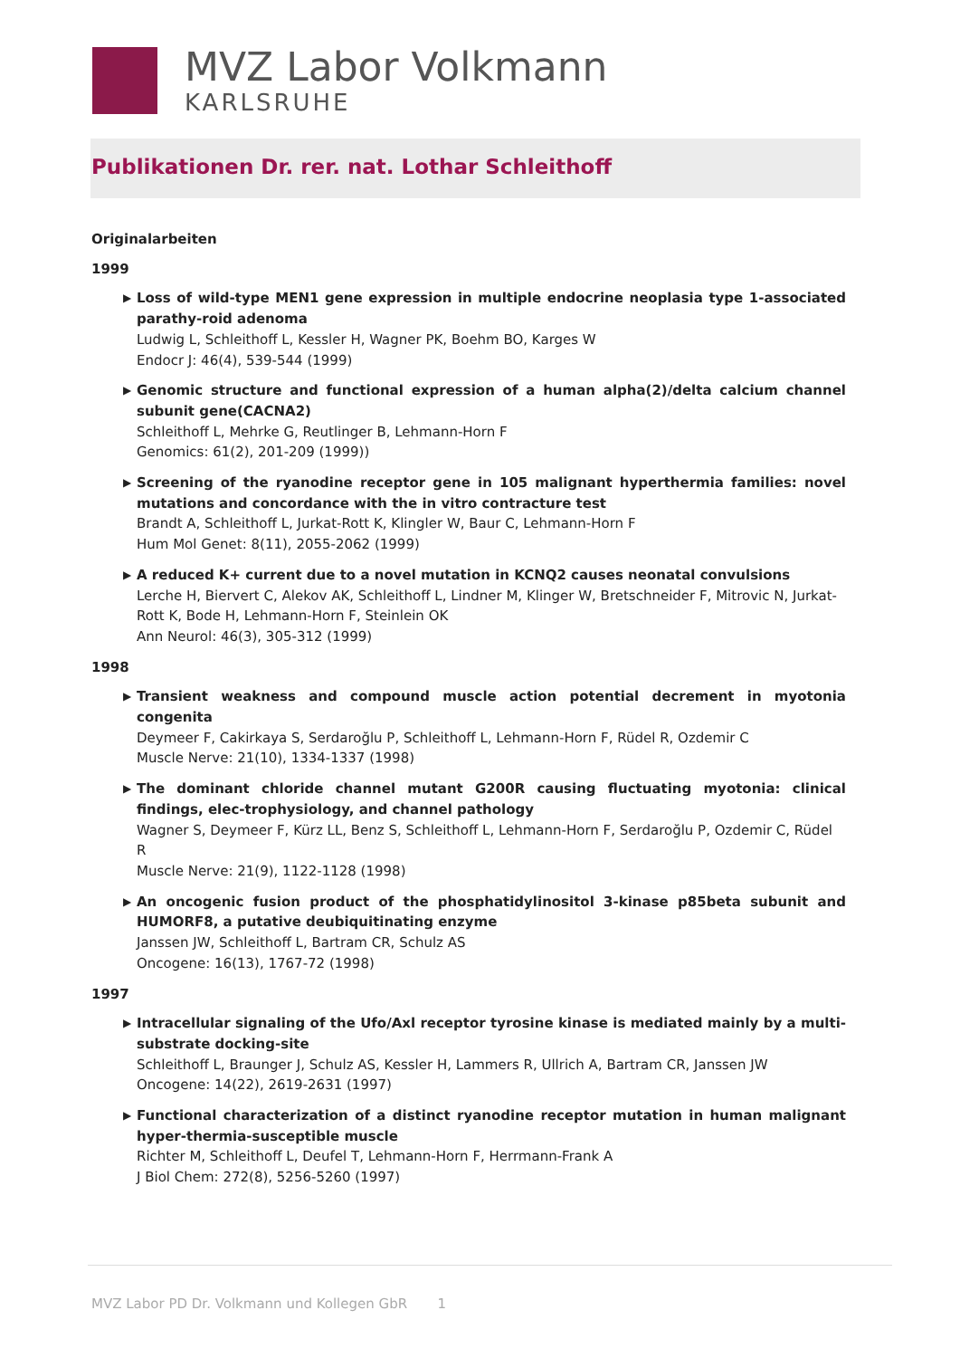MVZ Labor Volkmann
KARLSRUHE
Publikationen Dr. rer. nat. Lothar Schleithoff
Originalarbeiten
1999
▶
Loss of wild-type MEN1 gene expression in multiple endocrine neoplasia type 1-associated parathy-roid adenoma
Ludwig L, Schleithoff L, Kessler H, Wagner PK, Boehm BO, Karges W
Endocr J: 46(4), 539-544 (1999)
▶
Genomic structure and functional expression of a human alpha(2)/delta calcium channel subunit gene(CACNA2)
Schleithoff L, Mehrke G, Reutlinger B, Lehmann-Horn F
Genomics: 61(2), 201-209 (1999))
▶
Screening of the ryanodine receptor gene in 105 malignant hyperthermia families: novel mutations and concordance with the in vitro contracture test
Brandt A, Schleithoff L, Jurkat-Rott K, Klingler W, Baur C, Lehmann-Horn F
Hum Mol Genet: 8(11), 2055-2062 (1999)
▶
A reduced K+ current due to a novel mutation in KCNQ2 causes neonatal convulsions
Lerche H, Biervert C, Alekov AK, Schleithoff L, Lindner M, Klinger W, Bretschneider F, Mitrovic N, Jurkat-Rott K, Bode H, Lehmann-Horn F, Steinlein OK
Ann Neurol: 46(3), 305-312 (1999)
1998
▶
Transient weakness and compound muscle action potential decrement in myotonia congenita
Deymeer F, Cakirkaya S, Serdaroğlu P, Schleithoff L, Lehmann-Horn F, Rüdel R, Ozdemir C
Muscle Nerve: 21(10), 1334-1337 (1998)
▶
The dominant chloride channel mutant G200R causing fluctuating myotonia: clinical findings, elec-trophysiology, and channel pathology
Wagner S, Deymeer F, Kürz LL, Benz S, Schleithoff L, Lehmann-Horn F, Serdaroğlu P, Ozdemir C, Rüdel R
Muscle Nerve: 21(9), 1122-1128 (1998)
▶
An oncogenic fusion product of the phosphatidylinositol 3-kinase p85beta subunit and HUMORF8, a putative deubiquitinating enzyme
Janssen JW, Schleithoff L, Bartram CR, Schulz AS
Oncogene: 16(13), 1767-72 (1998)
1997
▶
Intracellular signaling of the Ufo/Axl receptor tyrosine kinase is mediated mainly by a multi-substrate docking-site
Schleithoff L, Braunger J, Schulz AS, Kessler H, Lammers R, Ullrich A, Bartram CR, Janssen JW
Oncogene: 14(22), 2619-2631 (1997)
▶
Functional characterization of a distinct ryanodine receptor mutation in human malignant hyper-thermia-susceptible muscle
Richter M, Schleithoff L, Deufel T, Lehmann-Horn F, Herrmann-Frank A
J Biol Chem: 272(8), 5256-5260 (1997)
MVZ Labor PD Dr. Volkmann und Kollegen GbR 1